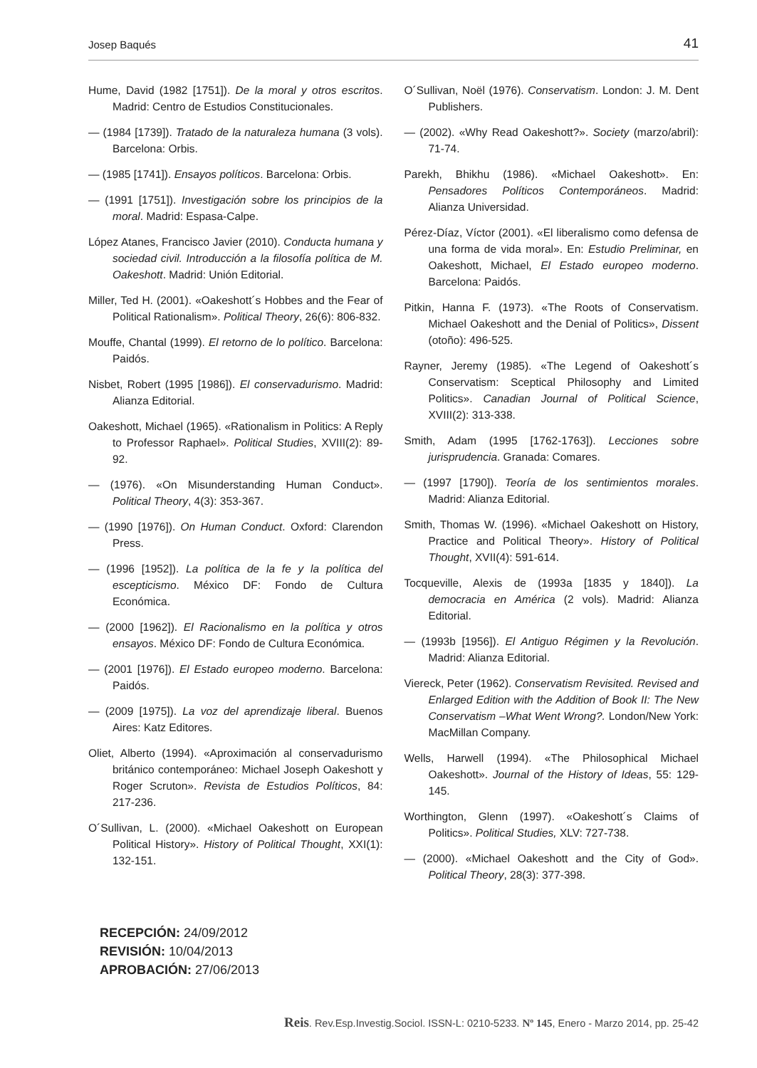Josep Baqués 41
Hume, David (1982 [1751]). De la moral y otros escritos. Madrid: Centro de Estudios Constitucionales.
— (1984 [1739]). Tratado de la naturaleza humana (3 vols). Barcelona: Orbis.
— (1985 [1741]). Ensayos políticos. Barcelona: Orbis.
— (1991 [1751]). Investigación sobre los principios de la moral. Madrid: Espasa-Calpe.
López Atanes, Francisco Javier (2010). Conducta humana y sociedad civil. Introducción a la filosofía política de M. Oakeshott. Madrid: Unión Editorial.
Miller, Ted H. (2001). «Oakeshott´s Hobbes and the Fear of Political Rationalism». Political Theory, 26(6): 806-832.
Mouffe, Chantal (1999). El retorno de lo político. Barcelona: Paidós.
Nisbet, Robert (1995 [1986]). El conservadurismo. Madrid: Alianza Editorial.
Oakeshott, Michael (1965). «Rationalism in Politics: A Reply to Professor Raphael». Political Studies, XVIII(2): 89-92.
— (1976). «On Misunderstanding Human Conduct». Political Theory, 4(3): 353-367.
— (1990 [1976]). On Human Conduct. Oxford: Clarendon Press.
— (1996 [1952]). La política de la fe y la política del escepticismo. México DF: Fondo de Cultura Económica.
— (2000 [1962]). El Racionalismo en la política y otros ensayos. México DF: Fondo de Cultura Económica.
— (2001 [1976]). El Estado europeo moderno. Barcelona: Paidós.
— (2009 [1975]). La voz del aprendizaje liberal. Buenos Aires: Katz Editores.
Oliet, Alberto (1994). «Aproximación al conservadurismo británico contemporáneo: Michael Joseph Oakeshott y Roger Scruton». Revista de Estudios Políticos, 84: 217-236.
O´Sullivan, L. (2000). «Michael Oakeshott on European Political History». History of Political Thought, XXI(1): 132-151.
O´Sullivan, Noël (1976). Conservatism. London: J. M. Dent Publishers.
— (2002). «Why Read Oakeshott?». Society (marzo/abril): 71-74.
Parekh, Bhikhu (1986). «Michael Oakeshott». En: Pensadores Políticos Contemporáneos. Madrid: Alianza Universidad.
Pérez-Díaz, Víctor (2001). «El liberalismo como defensa de una forma de vida moral». En: Estudio Preliminar, en Oakeshott, Michael, El Estado europeo moderno. Barcelona: Paidós.
Pitkin, Hanna F. (1973). «The Roots of Conservatism. Michael Oakeshott and the Denial of Politics», Dissent (otoño): 496-525.
Rayner, Jeremy (1985). «The Legend of Oakeshott´s Conservatism: Sceptical Philosophy and Limited Politics». Canadian Journal of Political Science, XVIII(2): 313-338.
Smith, Adam (1995 [1762-1763]). Lecciones sobre jurisprudencia. Granada: Comares.
— (1997 [1790]). Teoría de los sentimientos morales. Madrid: Alianza Editorial.
Smith, Thomas W. (1996). «Michael Oakeshott on History, Practice and Political Theory». History of Political Thought, XVII(4): 591-614.
Tocqueville, Alexis de (1993a [1835 y 1840]). La democracia en América (2 vols). Madrid: Alianza Editorial.
— (1993b [1956]). El Antiguo Régimen y la Revolución. Madrid: Alianza Editorial.
Viereck, Peter (1962). Conservatism Revisited. Revised and Enlarged Edition with the Addition of Book II: The New Conservatism –What Went Wrong?. London/New York: MacMillan Company.
Wells, Harwell (1994). «The Philosophical Michael Oakeshott». Journal of the History of Ideas, 55: 129-145.
Worthington, Glenn (1997). «Oakeshott´s Claims of Politics». Political Studies, XLV: 727-738.
— (2000). «Michael Oakeshott and the City of God». Political Theory, 28(3): 377-398.
RECEPCIÓN: 24/09/2012
REVISIÓN: 10/04/2013
APROBACIÓN: 27/06/2013
Reis. Rev.Esp.Investig.Sociol. ISSN-L: 0210-5233. Nº 145, Enero - Marzo 2014, pp. 25-42